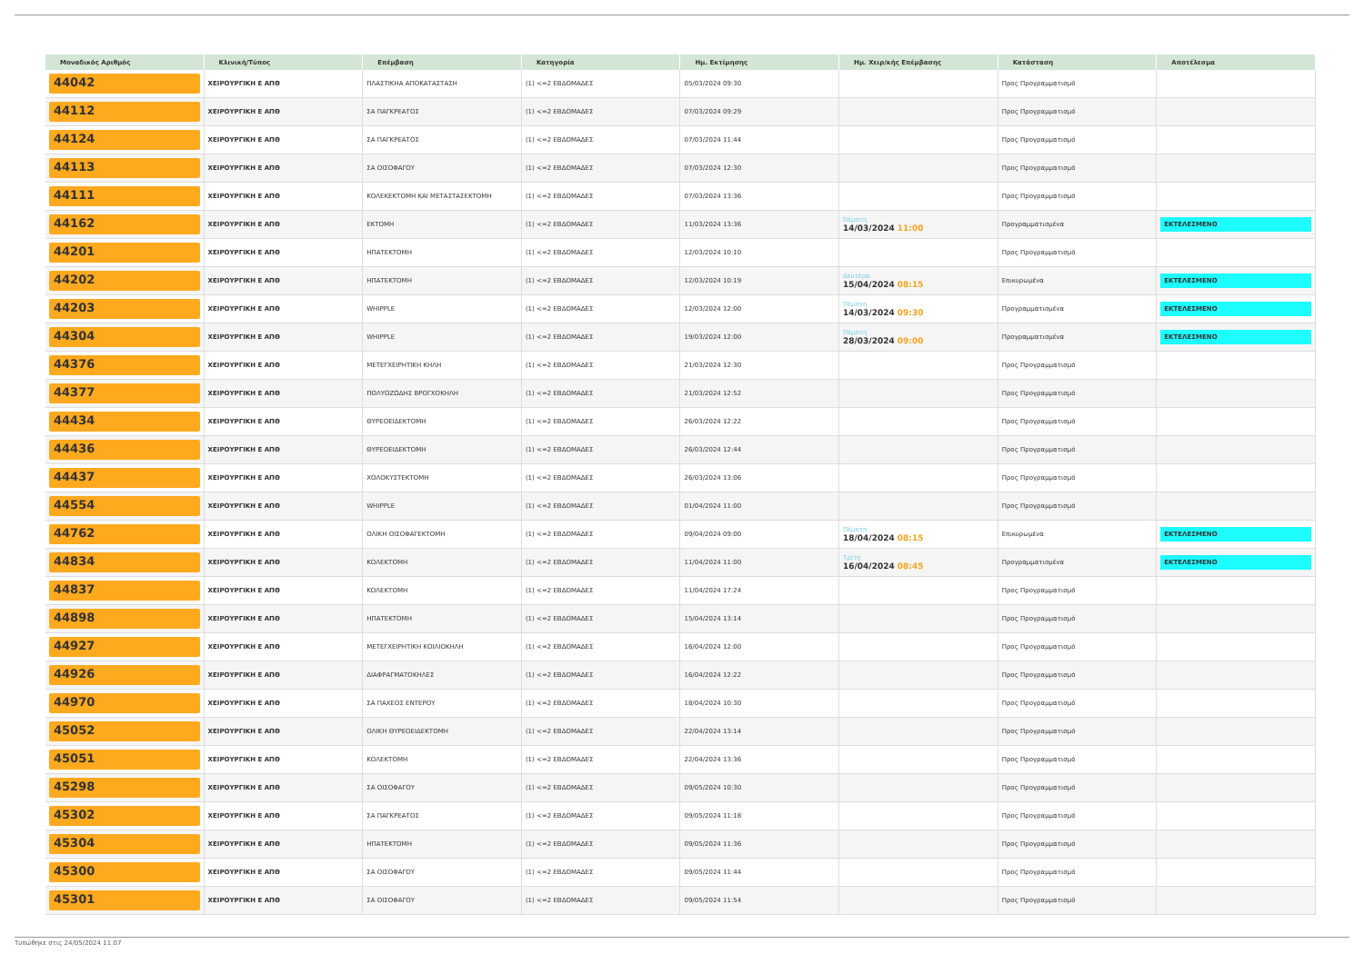| Μοναδικός Αριθμός | Κλινική/Τύπος | Επέμβαση | Κατηγορία | Ημ. Εκτίμησης | Ημ. Χειρ/κής Επέμβασης | Κατάσταση | Αποτέλεσμα |
| --- | --- | --- | --- | --- | --- | --- | --- |
| 44042 | ΧΕΙΡΟΥΡΓΙΚΗ Ε ΑΠΘ | ΠΛΑΣΤΙΚΗΑ ΑΠΟΚΑΤΑΣΤΑΣΗ | (1) <=2 ΕΒΔΟΜΑΔΕΣ | 05/03/2024 09:30 | | Προς Προγραμματισμό | |
| 44112 | ΧΕΙΡΟΥΡΓΙΚΗ Ε ΑΠΘ | ΣΑ ΠΑΓΚΡΕΑΤΟΣ | (1) <=2 ΕΒΔΟΜΑΔΕΣ | 07/03/2024 09:29 | | Προς Προγραμματισμό | |
| 44124 | ΧΕΙΡΟΥΡΓΙΚΗ Ε ΑΠΘ | ΣΑ ΠΑΓΚΡΕΑΤΟΣ | (1) <=2 ΕΒΔΟΜΑΔΕΣ | 07/03/2024 11:44 | | Προς Προγραμματισμό | |
| 44113 | ΧΕΙΡΟΥΡΓΙΚΗ Ε ΑΠΘ | ΣΑ ΟΙΣΟΦΑΓΟΥ | (1) <=2 ΕΒΔΟΜΑΔΕΣ | 07/03/2024 12:30 | | Προς Προγραμματισμό | |
| 44111 | ΧΕΙΡΟΥΡΓΙΚΗ Ε ΑΠΘ | ΚΟΛΕΚΕΚΤΟΜΗ ΚΑΙ ΜΕΤΑΣΤΑΣΕΚΤΟΜΗ | (1) <=2 ΕΒΔΟΜΑΔΕΣ | 07/03/2024 13:36 | | Προς Προγραμματισμό | |
| 44162 | ΧΕΙΡΟΥΡΓΙΚΗ Ε ΑΠΘ | ΕΚΤΟΜΗ | (1) <=2 ΕΒΔΟΜΑΔΕΣ | 11/03/2024 13:36 | Πέμπτη 14/03/2024 11:00 | Προγραμματισμένα | ΕΚΤΕΛΕΣΜΕΝΟ |
| 44201 | ΧΕΙΡΟΥΡΓΙΚΗ Ε ΑΠΘ | ΗΠΑΤΕΚΤΟΜΗ | (1) <=2 ΕΒΔΟΜΑΔΕΣ | 12/03/2024 10:10 | | Προς Προγραμματισμό | |
| 44202 | ΧΕΙΡΟΥΡΓΙΚΗ Ε ΑΠΘ | ΗΠΑΤΕΚΤΟΜΗ | (1) <=2 ΕΒΔΟΜΑΔΕΣ | 12/03/2024 10:19 | Δευτέρα 15/04/2024 08:15 | Επικυρωμένα | ΕΚΤΕΛΕΣΜΕΝΟ |
| 44203 | ΧΕΙΡΟΥΡΓΙΚΗ Ε ΑΠΘ | WHIPPLE | (1) <=2 ΕΒΔΟΜΑΔΕΣ | 12/03/2024 12:00 | Πέμπτη 14/03/2024 09:30 | Προγραμματισμένα | ΕΚΤΕΛΕΣΜΕΝΟ |
| 44304 | ΧΕΙΡΟΥΡΓΙΚΗ Ε ΑΠΘ | WHIPPLE | (1) <=2 ΕΒΔΟΜΑΔΕΣ | 19/03/2024 12:00 | Πέμπτη 28/03/2024 09:00 | Προγραμματισμένα | ΕΚΤΕΛΕΣΜΕΝΟ |
| 44376 | ΧΕΙΡΟΥΡΓΙΚΗ Ε ΑΠΘ | ΜΕΤΕΓΧΕΙΡΗΤΙΚΗ ΚΗΛΗ | (1) <=2 ΕΒΔΟΜΑΔΕΣ | 21/03/2024 12:30 | | Προς Προγραμματισμό | |
| 44377 | ΧΕΙΡΟΥΡΓΙΚΗ Ε ΑΠΘ | ΠΟΛΥΟΖΩΔΗΣ ΒΡΟΓΧΟΚΗΛΗ | (1) <=2 ΕΒΔΟΜΑΔΕΣ | 21/03/2024 12:52 | | Προς Προγραμματισμό | |
| 44434 | ΧΕΙΡΟΥΡΓΙΚΗ Ε ΑΠΘ | ΘΥΡΕΟΕΙΔΕΚΤΟΜΗ | (1) <=2 ΕΒΔΟΜΑΔΕΣ | 26/03/2024 12:22 | | Προς Προγραμματισμό | |
| 44436 | ΧΕΙΡΟΥΡΓΙΚΗ Ε ΑΠΘ | ΘΥΡΕΟΕΙΔΕΚΤΟΜΗ | (1) <=2 ΕΒΔΟΜΑΔΕΣ | 26/03/2024 12:44 | | Προς Προγραμματισμό | |
| 44437 | ΧΕΙΡΟΥΡΓΙΚΗ Ε ΑΠΘ | ΧΟΛΟΚΥΣΤΕΚΤΟΜΗ | (1) <=2 ΕΒΔΟΜΑΔΕΣ | 26/03/2024 13:06 | | Προς Προγραμματισμό | |
| 44554 | ΧΕΙΡΟΥΡΓΙΚΗ Ε ΑΠΘ | WHIPPLE | (1) <=2 ΕΒΔΟΜΑΔΕΣ | 01/04/2024 11:00 | | Προς Προγραμματισμό | |
| 44762 | ΧΕΙΡΟΥΡΓΙΚΗ Ε ΑΠΘ | ΟΛΙΚΗ ΟΙΣΟΦΑΓΕΚΤΟΜΗ | (1) <=2 ΕΒΔΟΜΑΔΕΣ | 09/04/2024 09:00 | Πέμπτη 18/04/2024 08:15 | Επικυρωμένα | ΕΚΤΕΛΕΣΜΕΝΟ |
| 44834 | ΧΕΙΡΟΥΡΓΙΚΗ Ε ΑΠΘ | ΚΟΛΕΚΤΟΜΗ | (1) <=2 ΕΒΔΟΜΑΔΕΣ | 11/04/2024 11:00 | Τρίτη 16/04/2024 08:45 | Προγραμματισμένα | ΕΚΤΕΛΕΣΜΕΝΟ |
| 44837 | ΧΕΙΡΟΥΡΓΙΚΗ Ε ΑΠΘ | ΚΟΛΕΚΤΟΜΗ | (1) <=2 ΕΒΔΟΜΑΔΕΣ | 11/04/2024 17:24 | | Προς Προγραμματισμό | |
| 44898 | ΧΕΙΡΟΥΡΓΙΚΗ Ε ΑΠΘ | ΗΠΑΤΕΚΤΟΜΗ | (1) <=2 ΕΒΔΟΜΑΔΕΣ | 15/04/2024 13:14 | | Προς Προγραμματισμό | |
| 44927 | ΧΕΙΡΟΥΡΓΙΚΗ Ε ΑΠΘ | ΜΕΤΕΓΧΕΙΡΗΤΙΚΗ ΚΟΙΛΙΟΚΗΛΗ | (1) <=2 ΕΒΔΟΜΑΔΕΣ | 16/04/2024 12:00 | | Προς Προγραμματισμό | |
| 44926 | ΧΕΙΡΟΥΡΓΙΚΗ Ε ΑΠΘ | ΔΙΑΦΡΑΓΜΑΤΟΚΗΛΕΣ | (1) <=2 ΕΒΔΟΜΑΔΕΣ | 16/04/2024 12:22 | | Προς Προγραμματισμό | |
| 44970 | ΧΕΙΡΟΥΡΓΙΚΗ Ε ΑΠΘ | ΣΑ ΠΑΧΕΟΣ ΕΝΤΕΡΟΥ | (1) <=2 ΕΒΔΟΜΑΔΕΣ | 18/04/2024 10:30 | | Προς Προγραμματισμό | |
| 45052 | ΧΕΙΡΟΥΡΓΙΚΗ Ε ΑΠΘ | ΟΛΙΚΗ ΘΥΡΕΟΕΙΔΕΚΤΟΜΗ | (1) <=2 ΕΒΔΟΜΑΔΕΣ | 22/04/2024 13:14 | | Προς Προγραμματισμό | |
| 45051 | ΧΕΙΡΟΥΡΓΙΚΗ Ε ΑΠΘ | ΚΟΛΕΚΤΟΜΗ | (1) <=2 ΕΒΔΟΜΑΔΕΣ | 22/04/2024 13:36 | | Προς Προγραμματισμό | |
| 45298 | ΧΕΙΡΟΥΡΓΙΚΗ Ε ΑΠΘ | ΣΑ ΟΙΣΟΦΑΓΟΥ | (1) <=2 ΕΒΔΟΜΑΔΕΣ | 09/05/2024 10:30 | | Προς Προγραμματισμό | |
| 45302 | ΧΕΙΡΟΥΡΓΙΚΗ Ε ΑΠΘ | ΣΑ ΠΑΓΚΡΕΑΤΟΣ | (1) <=2 ΕΒΔΟΜΑΔΕΣ | 09/05/2024 11:18 | | Προς Προγραμματισμό | |
| 45304 | ΧΕΙΡΟΥΡΓΙΚΗ Ε ΑΠΘ | ΗΠΑΤΕΚΤΟΜΗ | (1) <=2 ΕΒΔΟΜΑΔΕΣ | 09/05/2024 11:36 | | Προς Προγραμματισμό | |
| 45300 | ΧΕΙΡΟΥΡΓΙΚΗ Ε ΑΠΘ | ΣΑ ΟΙΣΟΦΑΓΟΥ | (1) <=2 ΕΒΔΟΜΑΔΕΣ | 09/05/2024 11:44 | | Προς Προγραμματισμό | |
| 45301 | ΧΕΙΡΟΥΡΓΙΚΗ Ε ΑΠΘ | ΣΑ ΟΙΣΟΦΑΓΟΥ | (1) <=2 ΕΒΔΟΜΑΔΕΣ | 09/05/2024 11:54 | | Προς Προγραμματισμό | |
Τυπώθηκε στις 24/05/2024 11:07